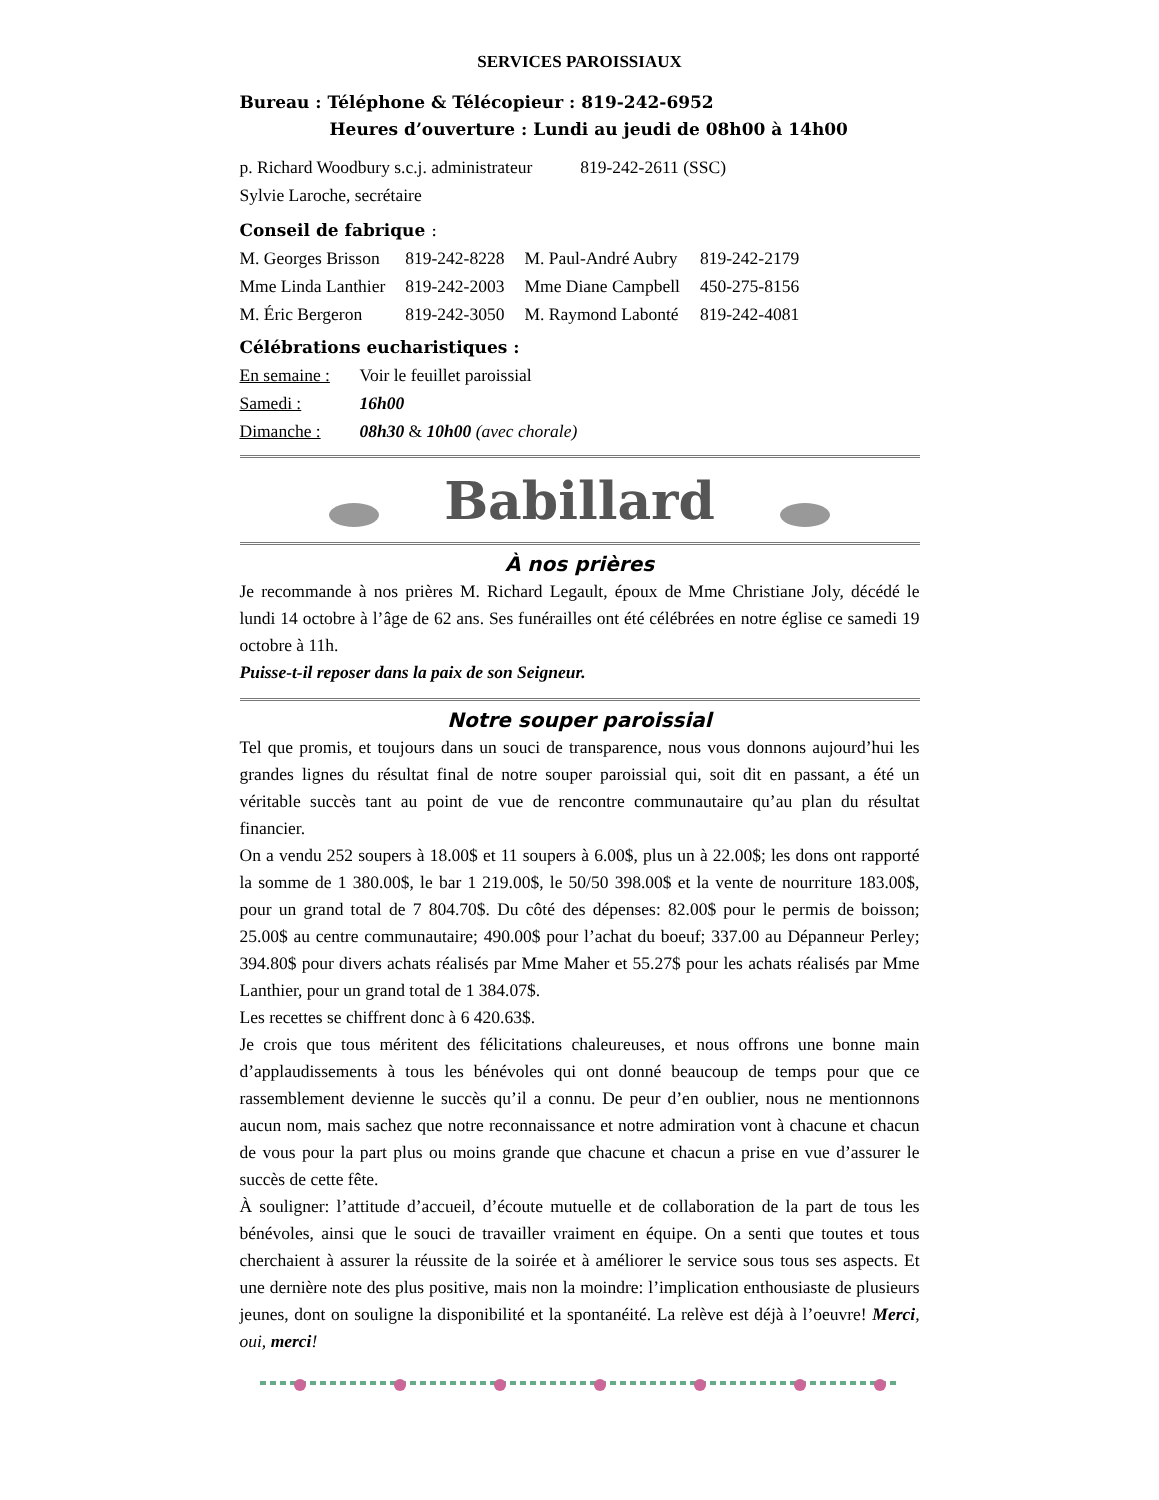SERVICES PAROISSIAUX
Bureau : Téléphone & Télécopieur : 819-242-6952
Heures d’ouverture : Lundi au jeudi de 08h00 à 14h00
| p. Richard Woodbury s.c.j. administrateur | 819-242-2611 (SSC) |
| Sylvie Laroche, secrétaire | |
Conseil de fabrique :
| M. Georges Brisson | 819-242-8228 | M. Paul-André Aubry | 819-242-2179 |
| Mme Linda Lanthier | 819-242-2003 | Mme Diane Campbell | 450-275-8156 |
| M. Éric Bergeron | 819-242-3050 | M. Raymond Labonté | 819-242-4081 |
Célébrations eucharistiques :
| En semaine : | Voir le feuillet paroissial |
| Samedi : | 16h00 |
| Dimanche : | 08h30 & 10h00 (avec chorale) |
Babillard
À nos prières
Je recommande à nos prières M. Richard Legault, époux de Mme Christiane Joly, décédé le lundi 14 octobre à l’âge de 62 ans. Ses funérailles ont été célébrées en notre église ce samedi 19 octobre à 11h.
Puisse-t-il reposer dans la paix de son Seigneur.
Notre souper paroissial
Tel que promis, et toujours dans un souci de transparence, nous vous donnons aujourd’hui les grandes lignes du résultat final de notre souper paroissial qui, soit dit en passant, a été un véritable succès tant au point de vue de rencontre communautaire qu’au plan du résultat financier.
On a vendu 252 soupers à 18.00$ et 11 soupers à 6.00$, plus un à 22.00$; les dons ont rapporté la somme de 1 380.00$, le bar 1 219.00$, le 50/50 398.00$ et la vente de nourriture 183.00$, pour un grand total de 7 804.70$. Du côté des dépenses: 82.00$ pour le permis de boisson; 25.00$ au centre communautaire; 490.00$ pour l’achat du boeuf; 337.00 au Dépanneur Perley; 394.80$ pour divers achats réalisés par Mme Maher et 55.27$ pour les achats réalisés par Mme Lanthier, pour un grand total de 1 384.07$.
Les recettes se chiffrent donc à 6 420.63$.
Je crois que tous méritent des félicitations chaleureuses, et nous offrons une bonne main d’applaudissements à tous les bénévoles qui ont donné beaucoup de temps pour que ce rassemblement devienne le succès qu’il a connu. De peur d’en oublier, nous ne mentionnons aucun nom, mais sachez que notre reconnaissance et notre admiration vont à chacune et chacun de vous pour la part plus ou moins grande que chacune et chacun a prise en vue d’assurer le succès de cette fête.
À souligner: l’attitude d’accueil, d’écoute mutuelle et de collaboration de la part de tous les bénévoles, ainsi que le souci de travailler vraiment en équipe. On a senti que toutes et tous cherchaient à assurer la réussite de la soirée et à améliorer le service sous tous ses aspects. Et une dernière note des plus positive, mais non la moindre: l’implication enthousiaste de plusieurs jeunes, dont on souligne la disponibilité et la spontanéité. La relève est déjà à l’oeuvre! Merci, oui, merci!